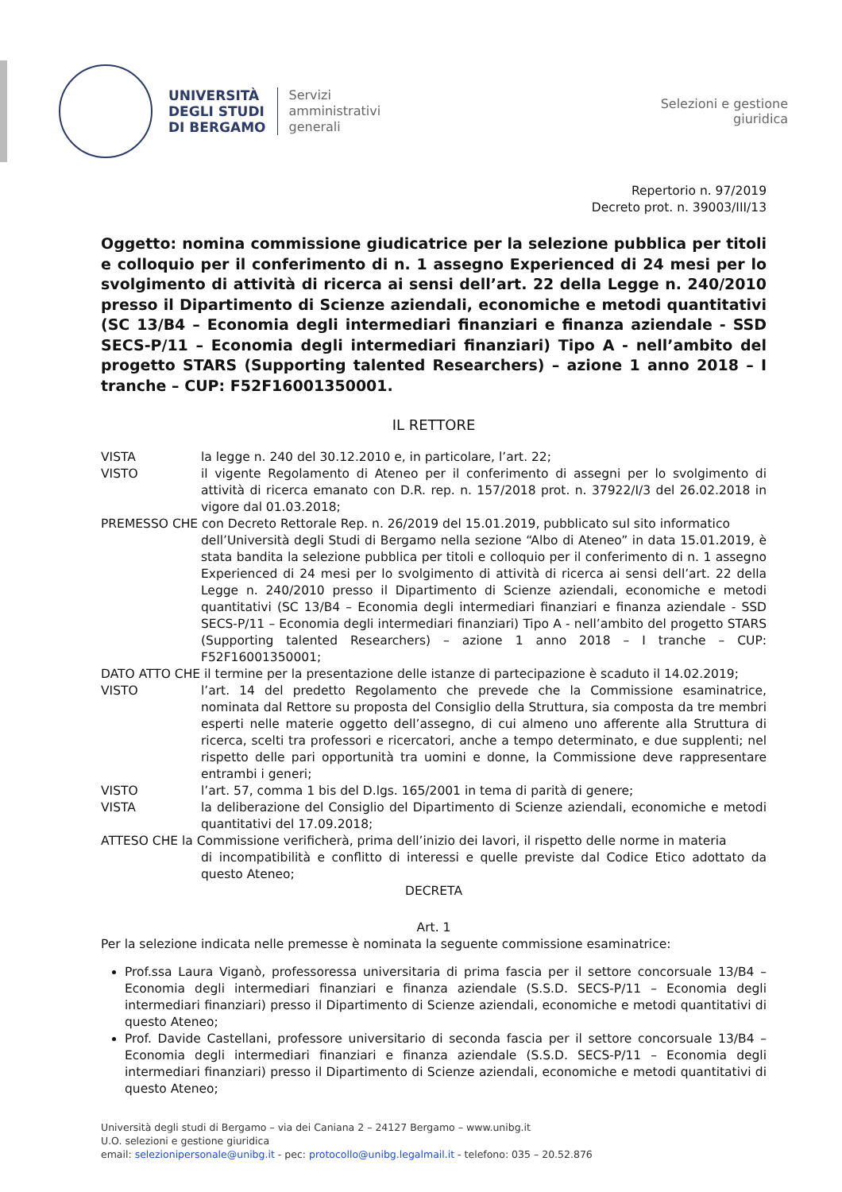UNIVERSITÀ
DEGLI STUDI
DI BERGAMO
Servizi
amministrativi
generali
Selezioni e gestione
giuridica
Repertorio n. 97/2019
Decreto prot. n. 39003/III/13
Oggetto: nomina commissione giudicatrice per la selezione pubblica per titoli e colloquio per il conferimento di n. 1 assegno Experienced di 24 mesi per lo svolgimento di attività di ricerca ai sensi dell’art. 22 della Legge n. 240/2010 presso il Dipartimento di Scienze aziendali, economiche e metodi quantitativi (SC 13/B4 – Economia degli intermediari finanziari e finanza aziendale - SSD SECS-P/11 – Economia degli intermediari finanziari) Tipo A - nell’ambito del progetto STARS (Supporting talented Researchers) – azione 1 anno 2018 – I tranche – CUP: F52F16001350001.
IL RETTORE
VISTA la legge n. 240 del 30.12.2010 e, in particolare, l’art. 22;
VISTO il vigente Regolamento di Ateneo per il conferimento di assegni per lo svolgimento di attività di ricerca emanato con D.R. rep. n. 157/2018 prot. n. 37922/I/3 del 26.02.2018 in vigore dal 01.03.2018;
PREMESSO CHE con Decreto Rettorale Rep. n. 26/2019 del 15.01.2019, pubblicato sul sito informatico
dell’Università degli Studi di Bergamo nella sezione “Albo di Ateneo” in data 15.01.2019, è stata bandita la selezione pubblica per titoli e colloquio per il conferimento di n. 1 assegno Experienced di 24 mesi per lo svolgimento di attività di ricerca ai sensi dell’art. 22 della Legge n. 240/2010 presso il Dipartimento di Scienze aziendali, economiche e metodi quantitativi (SC 13/B4 – Economia degli intermediari finanziari e finanza aziendale - SSD SECS-P/11 – Economia degli intermediari finanziari) Tipo A - nell’ambito del progetto STARS (Supporting talented Researchers) – azione 1 anno 2018 – I tranche – CUP: F52F16001350001;
DATO ATTO CHE il termine per la presentazione delle istanze di partecipazione è scaduto il 14.02.2019;
VISTO l’art. 14 del predetto Regolamento che prevede che la Commissione esaminatrice, nominata dal Rettore su proposta del Consiglio della Struttura, sia composta da tre membri esperti nelle materie oggetto dell’assegno, di cui almeno uno afferente alla Struttura di ricerca, scelti tra professori e ricercatori, anche a tempo determinato, e due supplenti; nel rispetto delle pari opportunità tra uomini e donne, la Commissione deve rappresentare entrambi i generi;
VISTO l’art. 57, comma 1 bis del D.lgs. 165/2001 in tema di parità di genere;
VISTA la deliberazione del Consiglio del Dipartimento di Scienze aziendali, economiche e metodi quantitativi del 17.09.2018;
ATTESO CHE la Commissione verificherà, prima dell’inizio dei lavori, il rispetto delle norme in materia
di incompatibilità e conflitto di interessi e quelle previste dal Codice Etico adottato da questo Ateneo;
DECRETA
Art. 1
Per la selezione indicata nelle premesse è nominata la seguente commissione esaminatrice:
Prof.ssa Laura Viganò, professoressa universitaria di prima fascia per il settore concorsuale 13/B4 – Economia degli intermediari finanziari e finanza aziendale (S.S.D. SECS-P/11 – Economia degli intermediari finanziari) presso il Dipartimento di Scienze aziendali, economiche e metodi quantitativi di questo Ateneo;
Prof. Davide Castellani, professore universitario di seconda fascia per il settore concorsuale 13/B4 – Economia degli intermediari finanziari e finanza aziendale (S.S.D. SECS-P/11 – Economia degli intermediari finanziari) presso il Dipartimento di Scienze aziendali, economiche e metodi quantitativi di questo Ateneo;
Università degli studi di Bergamo – via dei Caniana 2 – 24127 Bergamo – www.unibg.it
U.O. selezioni e gestione giuridica
email: selezionipersonale@unibg.it - pec: protocollo@unibg.legalmail.it - telefono: 035 – 20.52.876